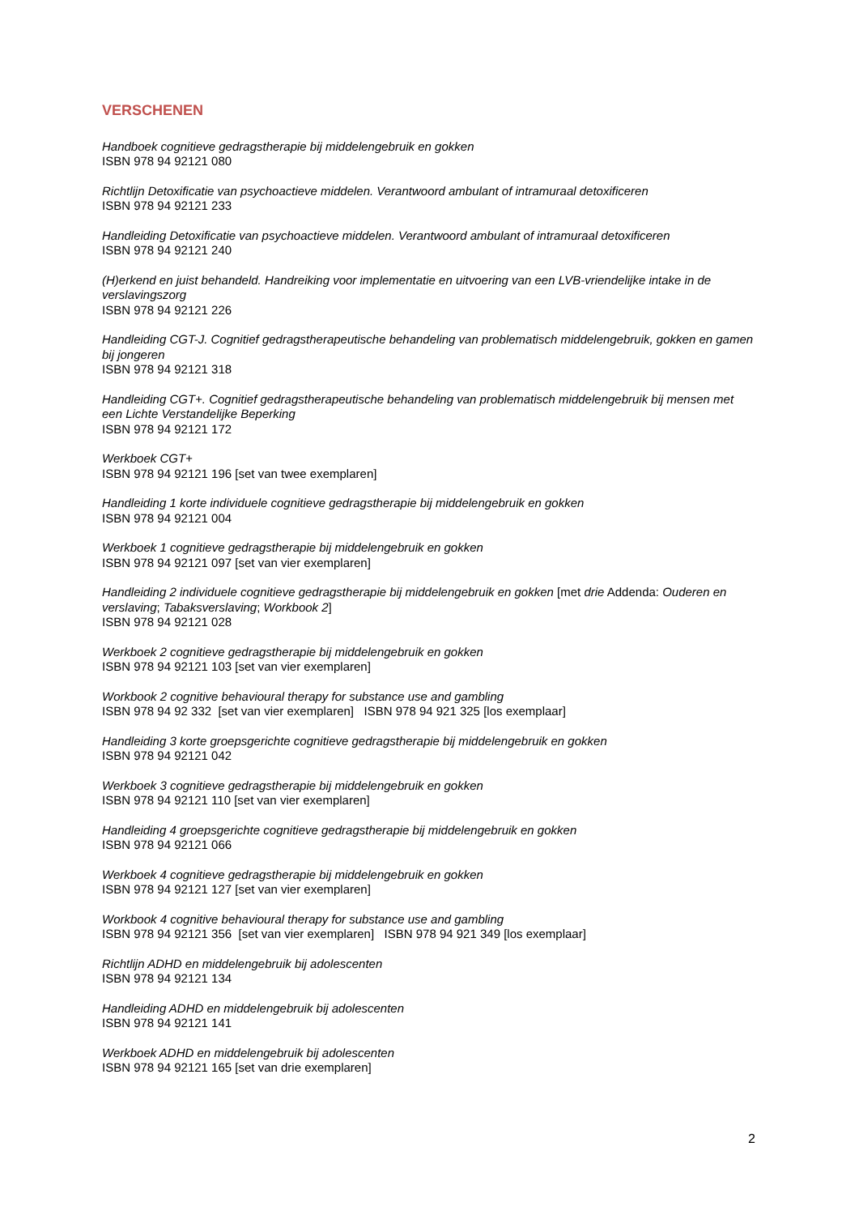VERSCHENEN
Handboek cognitieve gedragstherapie bij middelengebruik en gokken
ISBN 978 94 92121 080
Richtlijn Detoxificatie van psychoactieve middelen. Verantwoord ambulant of intramuraal detoxificeren
ISBN 978 94 92121 233
Handleiding Detoxificatie van psychoactieve middelen. Verantwoord ambulant of intramuraal detoxificeren
ISBN 978 94 92121 240
(H)erkend en juist behandeld. Handreiking voor implementatie en uitvoering van een LVB-vriendelijke intake in de verslavingszorg
ISBN 978 94 92121 226
Handleiding CGT-J. Cognitief gedragstherapeutische behandeling van problematisch middelengebruik, gokken en gamen bij jongeren
ISBN 978 94 92121 318
Handleiding CGT+. Cognitief gedragstherapeutische behandeling van problematisch middelengebruik bij mensen met een Lichte Verstandelijke Beperking
ISBN 978 94 92121 172
Werkboek CGT+
ISBN 978 94 92121 196 [set van twee exemplaren]
Handleiding 1 korte individuele cognitieve gedragstherapie bij middelengebruik en gokken
ISBN 978 94 92121 004
Werkboek 1 cognitieve gedragstherapie bij middelengebruik en gokken
ISBN 978 94 92121 097 [set van vier exemplaren]
Handleiding 2 individuele cognitieve gedragstherapie bij middelengebruik en gokken [met drie Addenda: Ouderen en verslaving; Tabaksverslaving; Workbook 2]
ISBN 978 94 92121 028
Werkboek 2 cognitieve gedragstherapie bij middelengebruik en gokken
ISBN 978 94 92121 103 [set van vier exemplaren]
Workbook 2 cognitive behavioural therapy for substance use and gambling
ISBN 978 94 92 332 [set van vier exemplaren] ISBN 978 94 921 325 [los exemplaar]
Handleiding 3 korte groepsgerichte cognitieve gedragstherapie bij middelengebruik en gokken
ISBN 978 94 92121 042
Werkboek 3 cognitieve gedragstherapie bij middelengebruik en gokken
ISBN 978 94 92121 110 [set van vier exemplaren]
Handleiding 4 groepsgerichte cognitieve gedragstherapie bij middelengebruik en gokken
ISBN 978 94 92121 066
Werkboek 4 cognitieve gedragstherapie bij middelengebruik en gokken
ISBN 978 94 92121 127 [set van vier exemplaren]
Workbook 4 cognitive behavioural therapy for substance use and gambling
ISBN 978 94 92121 356 [set van vier exemplaren] ISBN 978 94 921 349 [los exemplaar]
Richtlijn ADHD en middelengebruik bij adolescenten
ISBN 978 94 92121 134
Handleiding ADHD en middelengebruik bij adolescenten
ISBN 978 94 92121 141
Werkboek ADHD en middelengebruik bij adolescenten
ISBN 978 94 92121 165 [set van drie exemplaren]
2